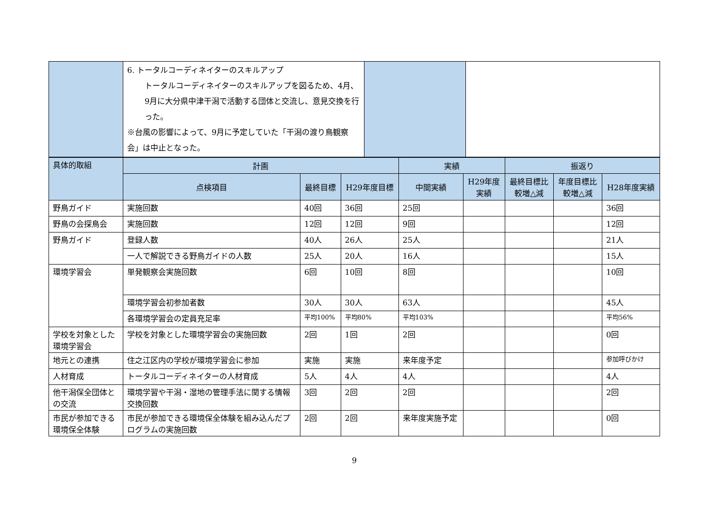| | 6. トータルコーディネイターのスキルアップ トータルコーディネイターのスキルアップを図るため、4月、9月に大分県中津干潟で活動する団体と交流し、意見交換を行った。 ※台風の影響によって、9月に予定していた「干潟の渡り鳥観察会」は中止となった。 | | |
| 具体的取組 | 計画 | | | 実績 | | 振返り | | |
| --- | --- | --- | --- | --- | --- | --- | --- | --- |
| | 点検項目 | 最終目標 | H29年度目標 | 中間実績 | H29年度 実績 | 最終目標比 較増△減 | 年度目標比 較増△減 | H28年度実績 |
| 野鳥ガイド | 実施回数 | 40回 | 36回 | 25回 | | | | 36回 |
| 野鳥の会探鳥会 | 実施回数 | 12回 | 12回 | 9回 | | | | 12回 |
| 野鳥ガイド | 登録人数 | 40人 | 26人 | 25人 | | | | 21人 |
| | 一人で解説できる野鳥ガイドの人数 | 25人 | 20人 | 16人 | | | | 15人 |
| 環境学習会 | 単発観察会実施回数 | 6回 | 10回 | 8回 | | | | 10回 |
| | 環境学習会初参加者数 | 30人 | 30人 | 63人 | | | | 45人 |
| | 各環境学習会の定員充足率 | 平均100% | 平均80% | 平均103% | | | | 平均56% |
| 学校を対象とした環境学習会 | 学校を対象とした環境学習会の実施回数 | 2回 | 1回 | 2回 | | | | 0回 |
| 地元との連携 | 住之江区内の学校が環境学習会に参加 | 実施 | 実施 | 来年度予定 | | | | 参加呼びかけ |
| 人材育成 | トータルコーディネイターの人材育成 | 5人 | 4人 | 4人 | | | | 4人 |
| 他干潟保全団体との交流 | 環境学習や干潟・湿地の管理手法に関する情報交換回数 | 3回 | 2回 | 2回 | | | | 2回 |
| 市民が参加できる環境保全体験 | 市民が参加できる環境保全体験を組み込んだプログラムの実施回数 | 2回 | 2回 | 来年度実施予定 | | | | 0回 |
9